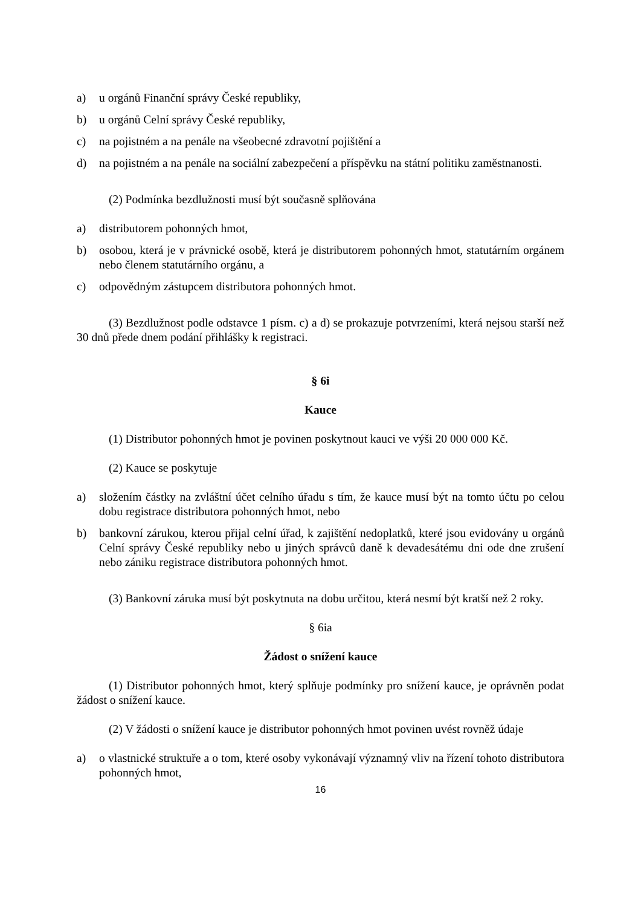a) u orgánů Finanční správy České republiky,
b) u orgánů Celní správy České republiky,
c) na pojistném a na penále na všeobecné zdravotní pojištění a
d) na pojistném a na penále na sociální zabezpečení a příspěvku na státní politiku zaměstnanosti.
(2) Podmínka bezdlužnosti musí být současně splňována
a) distributorem pohonných hmot,
b) osobou, která je v právnické osobě, která je distributorem pohonných hmot, statutárním orgánem nebo členem statutárního orgánu, a
c) odpovědným zástupcem distributora pohonných hmot.
(3) Bezdlužnost podle odstavce 1 písm. c) a d) se prokazuje potvrzeními, která nejsou starší než 30 dnů přede dnem podání přihlášky k registraci.
§ 6i
Kauce
(1) Distributor pohonných hmot je povinen poskytnout kauci ve výši 20 000 000 Kč.
(2) Kauce se poskytuje
a) složením částky na zvláštní účet celního úřadu s tím, že kauce musí být na tomto účtu po celou dobu registrace distributora pohonných hmot, nebo
b) bankovní zárukou, kterou přijal celní úřad, k zajištění nedoplatků, které jsou evidovány u orgánů Celní správy České republiky nebo u jiných správců daně k devadesátému dni ode dne zrušení nebo zániku registrace distributora pohonných hmot.
(3) Bankovní záruka musí být poskytnuta na dobu určitou, která nesmí být kratší než 2 roky.
§ 6ia
Žádost o snížení kauce
(1) Distributor pohonných hmot, který splňuje podmínky pro snížení kauce, je oprávněn podat žádost o snížení kauce.
(2) V žádosti o snížení kauce je distributor pohonných hmot povinen uvést rovněž údaje
a) o vlastnické struktuře a o tom, které osoby vykonávají významný vliv na řízení tohoto distributora pohonných hmot,
16